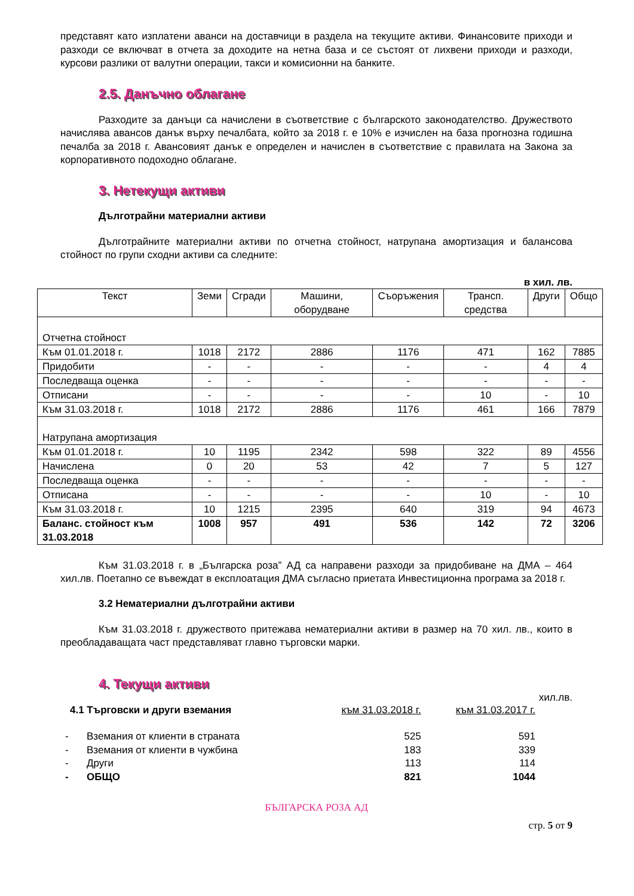представят като изплатени аванси на доставчици в раздела на текущите активи. Финансовите приходи и разходи се включват в отчета за доходите на нетна база и се състоят от лихвени приходи и разходи, курсови разлики от валутни операции, такси и комисионни на банките.
2.5. Данъчно облагане
Разходите за данъци са начислени в съответствие с българското законодателство. Дружеството начислява авансов данък върху печалбата, който за 2018 г. е 10% е изчислен на база прогнозна годишна печалба за 2018 г. Авансовият данък е определен и начислен в съответствие с правилата на Закона за корпоративното подоходно облагане.
3. Нетекущи активи
Дълготрайни материални активи
Дълготрайните материални активи по отчетна стойност, натрупана амортизация и балансова стойност по групи сходни активи са следните:
в хил. лв.
| Текст | Земи | Сгради | Машини, оборудване | Съоръжения | Трансп. средства | Други | Общо |
| --- | --- | --- | --- | --- | --- | --- | --- |
| Отчетна стойност | | | | | | | |
| Към 01.01.2018 г. | 1018 | 2172 | 2886 | 1176 | 471 | 162 | 7885 |
| Придобити | - | - | - | - | - | 4 | 4 |
| Последваща оценка | - | - | - | - | - | - | - |
| Отписани | - | - | - | - | 10 | - | 10 |
| Към 31.03.2018 г. | 1018 | 2172 | 2886 | 1176 | 461 | 166 | 7879 |
| Натрупана амортизация | | | | | | | |
| Към 01.01.2018 г. | 10 | 1195 | 2342 | 598 | 322 | 89 | 4556 |
| Начислена | 0 | 20 | 53 | 42 | 7 | 5 | 127 |
| Последваща оценка | - | - | - | - | - | - | - |
| Отписана | - | - | - | - | 10 | - | 10 |
| Към 31.03.2018 г. | 10 | 1215 | 2395 | 640 | 319 | 94 | 4673 |
| Баланс. стойност към 31.03.2018 | 1008 | 957 | 491 | 536 | 142 | 72 | 3206 |
Към 31.03.2018 г. в „Българска роза” АД са направени разходи за придобиване на ДМА – 464 хил.лв. Поетапно се въвеждат в експлоатация ДМА съгласно приетата Инвестиционна програма за 2018 г.
3.2 Нематериални дълготрайни активи
Към 31.03.2018 г. дружеството притежава нематериални активи в размер на 70 хил. лв., които в преобладаващата част представляват главно търговски марки.
4. Текущи активи
хил.лв.
| 4.1 Търговски и други вземания | | към 31.03.2018 г. | към 31.03.2017 г. |
| - | Вземания от клиенти в страната | 525 | 591 |
| - | Вземания от клиенти в чужбина | 183 | 339 |
| - | Други | 113 | 114 |
| - | ОБЩО | 821 | 1044 |
БЪЛГАРСКА РОЗА АД
стр. 5 от 9